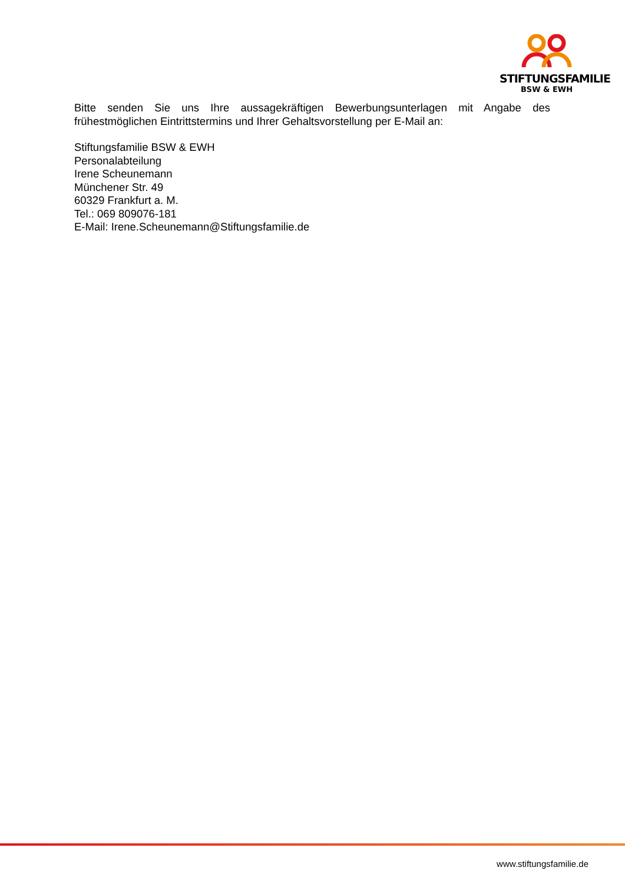STIFTUNGSFAMILIE
BSW & EWH
Bitte senden Sie uns Ihre aussagekräftigen Bewerbungsunterlagen mit Angabe des frühestmöglichen Eintrittstermins und Ihrer Gehaltsvorstellung per E-Mail an:
Stiftungsfamilie BSW & EWH
Personalabteilung
Irene Scheunemann
Münchener Str. 49
60329 Frankfurt a. M.
Tel.: 069 809076-181
E-Mail: Irene.Scheunemann@Stiftungsfamilie.de
www.stiftungsfamilie.de